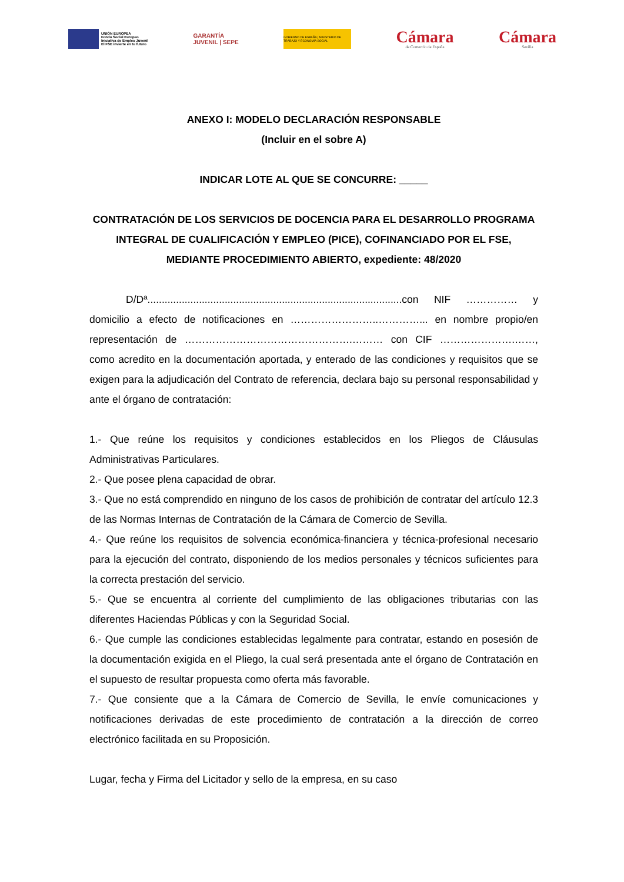UNIÓN EUROPEA
Fondo Social Europeo
Iniciativa de Empleo Juvenil
El FSE invierte en tu futuro
GARANTÍA
JUVENIL | SEPE
GOBIERNO DE ESPAÑA | MINISTERIO DE TRABAJO Y ECONOMÍA SOCIAL
Cámara
de Comercio de España
Cámara
Sevilla
ANEXO I: MODELO DECLARACIÓN RESPONSABLE
(Incluir en el sobre A)
INDICAR LOTE AL QUE SE CONCURRE: _____
CONTRATACIÓN DE LOS SERVICIOS DE DOCENCIA PARA EL DESARROLLO PROGRAMA INTEGRAL DE CUALIFICACIÓN Y EMPLEO (PICE), COFINANCIADO POR EL FSE, MEDIANTE PROCEDIMIENTO ABIERTO, expediente: 48/2020
D/Dª.........................................................................................con NIF …………… y domicilio a efecto de notificaciones en ……………………..…………... en nombre propio/en representación de ………………………………………….……… con CIF ………………….……, como acredito en la documentación aportada, y enterado de las condiciones y requisitos que se exigen para la adjudicación del Contrato de referencia, declara bajo su personal responsabilidad y ante el órgano de contratación:
1.- Que reúne los requisitos y condiciones establecidos en los Pliegos de Cláusulas Administrativas Particulares.
2.- Que posee plena capacidad de obrar.
3.- Que no está comprendido en ninguno de los casos de prohibición de contratar del artículo 12.3 de las Normas Internas de Contratación de la Cámara de Comercio de Sevilla.
4.- Que reúne los requisitos de solvencia económica-financiera y técnica-profesional necesario para la ejecución del contrato, disponiendo de los medios personales y técnicos suficientes para la correcta prestación del servicio.
5.- Que se encuentra al corriente del cumplimiento de las obligaciones tributarias con las diferentes Haciendas Públicas y con la Seguridad Social.
6.- Que cumple las condiciones establecidas legalmente para contratar, estando en posesión de la documentación exigida en el Pliego, la cual será presentada ante el órgano de Contratación en el supuesto de resultar propuesta como oferta más favorable.
7.- Que consiente que a la Cámara de Comercio de Sevilla, le envíe comunicaciones y notificaciones derivadas de este procedimiento de contratación a la dirección de correo electrónico facilitada en su Proposición.
Lugar, fecha y Firma del Licitador y sello de la empresa, en su caso